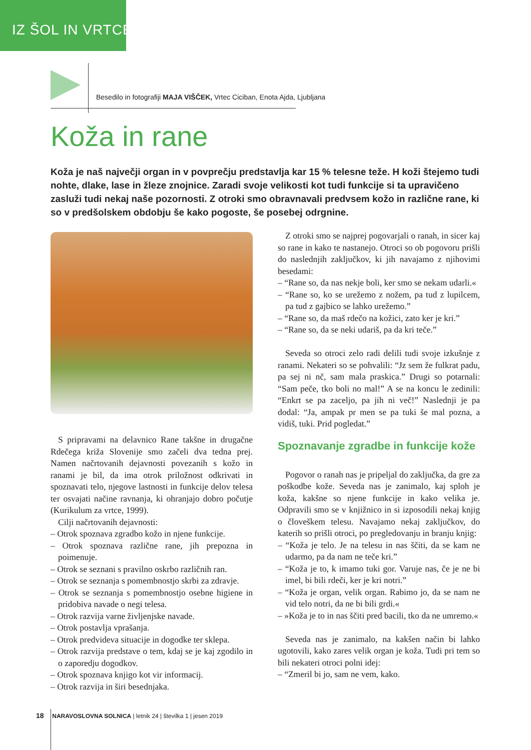IZ ŠOL IN VRTCEV
Besedilo in fotografiji MAJA VIŠČEK, Vrtec Ciciban, Enota Ajda, Ljubljana
Koža in rane
Koža je naš največji organ in v povprečju predstavlja kar 15 % telesne teže. H koži štejemo tudi nohte, dlake, lase in žleze znojnice. Zaradi svoje velikosti kot tudi funkcije si ta upravičeno zasluži tudi nekaj naše pozornosti. Z otroki smo obravnavali predvsem kožo in različne rane, ki so v predšolskem obdobju še kako pogoste, še posebej odrgnine.
S pripravami na delavnico Rane takšne in drugačne Rdečega križa Slovenije smo začeli dva tedna prej. Namen načrtovanih dejavnosti povezanih s kožo in ranami je bil, da ima otrok priložnost odkrivati in spoznavati telo, njegove lastnosti in funkcije delov telesa ter osvajati načine ravnanja, ki ohranjajo dobro počutje (Kurikulum za vrtce, 1999).
Cilji načrtovanih dejavnosti:
– Otrok spoznava zgradbo kožo in njene funkcije.
– Otrok spoznava različne rane, jih prepozna in poimenuje.
– Otrok se seznani s pravilno oskrbo različnih ran.
– Otrok se seznanja s pomembnostjo skrbi za zdravje.
– Otrok se seznanja s pomembnostjo osebne higiene in pridobiva navade o negi telesa.
– Otrok razvija varne življenjske navade.
– Otrok postavlja vprašanja.
– Otrok predvideva situacije in dogodke ter sklepa.
– Otrok razvija predstave o tem, kdaj se je kaj zgodilo in o zaporedju dogodkov.
– Otrok spoznava knjigo kot vir informacij.
– Otrok razvija in širi besednjaka.
Z otroki smo se najprej pogovarjali o ranah, in sicer kaj so rane in kako te nastanejo. Otroci so ob pogovoru prišli do naslednjih zaključkov, ki jih navajamo z njihovimi besedami:
– “Rane so, da nas nekje boli, ker smo se nekam udarli.«
– “Rane so, ko se urežemo z nožem, pa tud z lupilcem, pa tud z gajbico se lahko urežemo.”
– “Rane so, da maš rdečo na kožici, zato ker je kri.”
– “Rane so, da se neki udariš, pa da kri teče.”
Seveda so otroci zelo radi delili tudi svoje izkušnje z ranami. Nekateri so se pohvalili: “Jz sem že fulkrat padu, pa sej ni nč, sam mala praskica.” Drugi so potarnali: “Sam peče, tko boli no mal!” A se na koncu le zedinili: “Enkrt se pa zaceljo, pa jih ni več!” Naslednji je pa dodal: “Ja, ampak pr men se pa tuki še mal pozna, a vidiš, tuki. Prid pogledat.”
Spoznavanje zgradbe in funkcije kože
Pogovor o ranah nas je pripeljal do zaključka, da gre za poškodbe kože. Seveda nas je zanimalo, kaj sploh je koža, kakšne so njene funkcije in kako velika je. Odpravili smo se v knjižnico in si izposodili nekaj knjig o človeškem telesu. Navajamo nekaj zaključkov, do katerih so prišli otroci, po pregledovanju in branju knjig:
– “Koža je telo. Je na telesu in nas ščiti, da se kam ne udarmo, pa da nam ne teče kri.”
– “Koža je to, k imamo tuki gor. Varuje nas, če je ne bi imel, bi bili rdeči, ker je kri notri.”
– “Koža je organ, velik organ. Rabimo jo, da se nam ne vid telo notri, da ne bi bili grdi.«
– »Koža je to in nas ščiti pred bacili, tko da ne umremo.«
Seveda nas je zanimalo, na kakšen način bi lahko ugotovili, kako zares velik organ je koža. Tudi pri tem so bili nekateri otroci polni idej:
– “Zmeril bi jo, sam ne vem, kako.
18 NARAVOSLOVNA SOLNICA | letnik 24 | številka 1 | jesen 2019